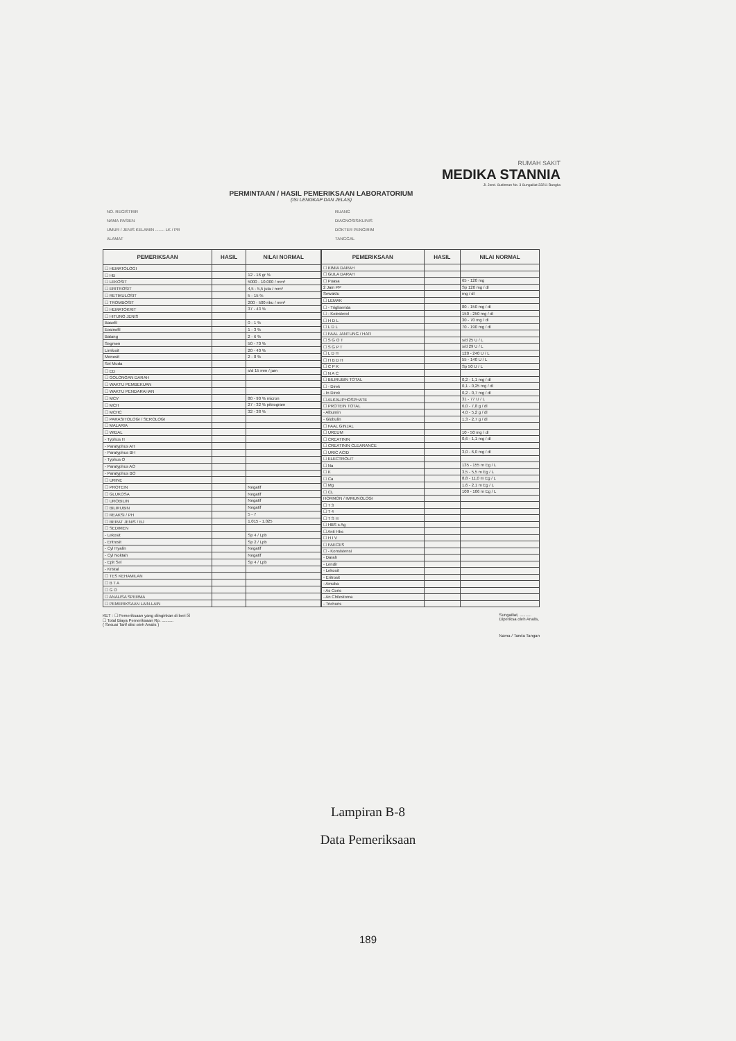RUMAH SAKIT
MEDIKA STANNIA
Jl. Jend. Sudirman No. 3 Sungailiat 33211 Bangka
PERMINTAAN / HASIL PEMERIKSAAN LABORATORIUM
(ISI LENGKAP DAN JELAS)
NO. REGISTRIR
NAMA PASIEN
UMUR / JENIS KELAMIN ........ LK / PR
ALAMAT
RUANG
DIAGNOSIS/KLINIS
DOKTER PENGIRIM
TANGGAL
| PEMERIKSAAN | HASIL | NILAI NORMAL |
| --- | --- | --- |
| ☐ HEMATOLOGI | | |
| ☐ HB | | 12 - 16 gr % |
| ☐ LEKOSIT | | 5000 - 10.000 / mm³ |
| ☐ ERITROSIT | | 4,5 - 5,5 juta / mm³ |
| ☐ RETIKULOSIT | | 5 - 15 % |
| ☐ TROMBOSIT | | 200 - 500 ribu / mm³ |
| ☐ HEMATOKRIT | | 37 - 43 % |
| ☐ HITUNG JENIS | | |
| Basofil | | 0 - 1 % |
| Eosinofil | | 1 - 3 % |
| Batang | | 2 - 6 % |
| Segmen | | 50 - 70 % |
| Limfosit | | 20 - 40 % |
| Monosit | | 2 - 8 % |
| Sel Muda | | |
| ☐ ED | | s/d 15 mm / jam |
| ☐ GOLONGAN DARAH | | |
| ☐ WAKTU PEMBEKUAN | | |
| ☐ WAKTU PENDARAHAN | | |
| ☐ MCV | | 80 - 90 % micron |
| ☐ MCH | | 27 - 32 % pikrogram |
| ☐ MCHC | | 32 - 38 % |
| ☐ PARASITOLOGI / SEROLOGI | | |
| ☐ MALARIA | | |
| ☐ WIDAL | | |
| - Typhus H | | |
| - Paratyphus AH | | |
| - Paratyphus BH | | |
| - Typhus O | | |
| - Paratyphus AO | | |
| - Paratyphus BO | | |
| ☐ URINE | | |
| ☐ PROTEIN | | Negatif |
| ☐ GLUKOSA | | Negatif |
| ☐ UROBILIN | | Negatif |
| ☐ BILIRUBIN | | Negatif |
| ☐ REAKSI / PH | | 5 - 7 |
| ☐ BERAT JENIS / BJ | | 1.015 - 1.025 |
| ☐ SEDIMEN | | |
| - Lekosit | | Sp 4 / Lpb |
| - Eritrosit | | Sp 2 / Lpb |
| - Cyl Hyalin | | Negatif |
| - Cyl Noktah | | Negatif |
| - Epit Sel | | Sp 4 / Lpb |
| - Kristal | | |
| ☐ TES KEHAMILAN | | |
| ☐ B T A | | |
| ☐ G O | | |
| ☐ ANALISA SPERMA | | |
| ☐ PEMERIKSAAN LAIN-LAIN | | |
| PEMERIKSAAN | HASIL | NILAI NORMAL |
| --- | --- | --- |
| ☐ KIMIA DARAH | | |
| ☐ GULA DARAH | | |
| ☐ Puasa | | 65 - 120 mg |
| 2 Jam PP | | Sp 120 mg / dl |
| Sewaktu | | mg / dl |
| ☐ LEMAK | | |
| ☐ - Trigliserida | | 80 - 150 mg / dl |
| ☐ - Kolesterol | | 150 - 250 mg / dl |
| ☐ H D L | | 30 - 70 mg / dl |
| ☐ L D L | | 70 - 190 mg / dl |
| ☐ FAAL JANTUNG / HATI | | |
| ☐ S G O T | | s/d 25 U / L |
| ☐ S G P T | | s/d 29 U / L |
| ☐ L D H | | 120 - 240 U / L |
| ☐ H B D H | | 55 - 140 U / L |
| ☐ C P K | | Sp 50 U / L |
| ☐ N A C | | |
| ☐ BILIRUBIN TOTAL | | 0,2 - 1,1 mg / dl |
| ☐ - Direk | | 0,1 - 0,25 mg / dl |
| - In Direk | | 0,2 - 0,7 mg / dl |
| ☐ ALKALIPHOSPHATE | | 31 - 77 U / L |
| ☐ PROTEIN TOTAL | | 6,0 - 7,8 g / dl |
| - Albumin | | 4,0 - 5,2 g / dl |
| - Globulin | | 1,3 - 2,7 g / dl |
| ☐ FAAL GINJAL | | |
| ☐ UREUM | | 10 - 50 mg / dl |
| ☐ CREATININ | | 0,6 - 1,1 mg / dl |
| ☐ CREATININ CLEARANCE | | |
| ☐ URIC ACID | | 3,0 - 6,0 mg / dl |
| ☐ ELECTROLIT | | |
| ☐ Na | | 135 - 155 m Eg / L |
| ☐ K | | 3,5 - 5,5 m Eg / L |
| ☐ Ca | | 8,8 - 11,0 m Eg / L |
| ☐ Mg | | 1,6 - 2,1 m Eg / L |
| ☐ CL | | 100 - 106 m Eg / L |
| HORMON / IMMUNOLOGI | | |
| ☐ T 3 | | |
| ☐ T 4 | | |
| ☐ T S H | | |
| ☐ HBS s Ag | | |
| ☐ Anti Hbs | | |
| ☐ H I V | | |
| ☐ FAECES | | |
| ☐ - Konsistensi | | |
| - Darah | | |
| - Lendir | | |
| - Lekosit | | |
| - Eritrosit | | |
| - Amuba | | |
| - As Coris | | |
| - An Chilostoma | | |
| - Trichuris | | |
KET : ☐ Pemeriksaan yang diinginkan di beri ☒
☐ Total Biaya Pemeriksaan Rp. ..........
( Sesuai Tarif diisi oleh Analis )
Sungailiat, ..........
Diperiksa oleh Analis,
Nama / Tanda Tangan
Lampiran B-8
Data Pemeriksaan
189